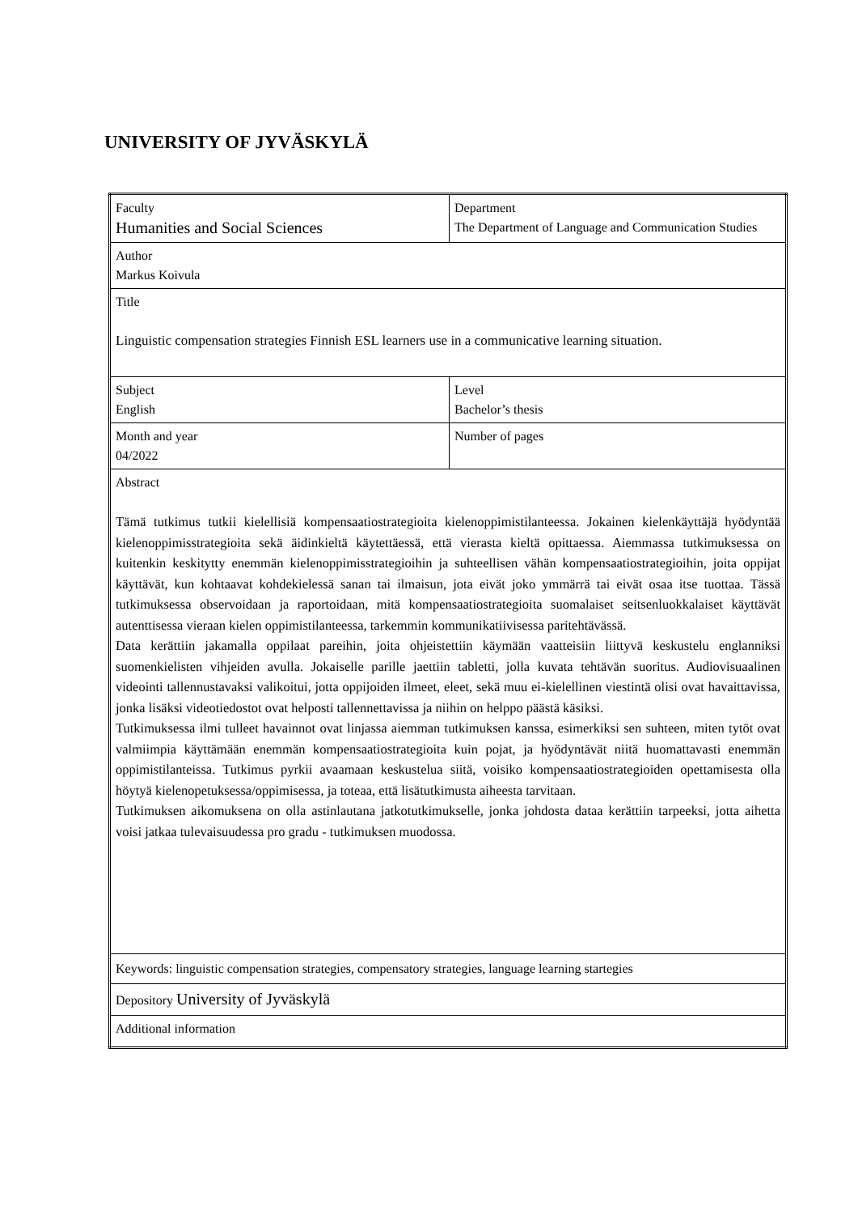UNIVERSITY OF JYVÄSKYLÄ
| Faculty Humanities and Social Sciences | Department The Department of Language and Communication Studies |
| Author Markus Koivula | |
| Title Linguistic compensation strategies Finnish ESL learners use in a communicative learning situation. | |
| Subject English | Level Bachelor’s thesis |
| Month and year 04/2022 | Number of pages |
| Abstract Tämä tutkimus tutkii kielellisiä kompensaatiostrategioita kielenoppimistilanteessa. Jokainen kielenkäyttäjä hyödyntää kielenoppimisstrategioita sekä äidinkieltä käytettäessä, että vierasta kieltä opittaessa. Aiemmassa tutkimuksessa on kuitenkin keskitytty enemmän kielenoppimisstrategioihin ja suhteellisen vähän kompensaatiostrategioihin, joita oppijat käyttävät, kun kohtaavat kohdekielessä sanan tai ilmaisun, jota eivät joko ymmärrä tai eivät osaa itse tuottaa. Tässä tutkimuksessa observoidaan ja raportoidaan, mitä kompensaatiostrategioita suomalaiset seitsenluokkalaiset käyttävät autenttisessa vieraan kielen oppimistilanteessa, tarkemmin kommunikatiivisessa paritehtävässä. Data kerättiin jakamalla oppilaat pareihin, joita ohjeistettiin käymään vaatteisiin liittyvä keskustelu englanniksi suomenkielisten vihjeiden avulla. Jokaiselle parille jaettiin tabletti, jolla kuvata tehtävän suoritus. Audiovisuaalinen videointi tallennustavaksi valikoitui, jotta oppijoiden ilmeet, eleet, sekä muu ei-kielellinen viestintä olisi ovat havaittavissa, jonka lisäksi videotiedostot ovat helposti tallennettavissa ja niihin on helppo päästä käsiksi. Tutkimuksessa ilmi tulleet havainnot ovat linjassa aiemman tutkimuksen kanssa, esimerkiksi sen suhteen, miten tytöt ovat valmiimpia käyttämään enemmän kompensaatiostrategioita kuin pojat, ja hyödyntävät niitä huomattavasti enemmän oppimistilanteissa. Tutkimus pyrkii avaamaan keskustelua siitä, voisiko kompensaatiostrategioiden opettamisesta olla höytyä kielenopetuksessa/oppimisessa, ja toteaa, että lisätutkimusta aiheesta tarvitaan. Tutkimuksen aikomuksena on olla astinlautana jatkotutkimukselle, jonka johdosta dataa kerättiin tarpeeksi, jotta aihetta voisi jatkaa tulevaisuudessa pro gradu - tutkimuksen muodossa. | |
| Keywords: linguistic compensation strategies, compensatory strategies, language learning startegies | |
| Depository University of Jyväskylä | |
| Additional information | |